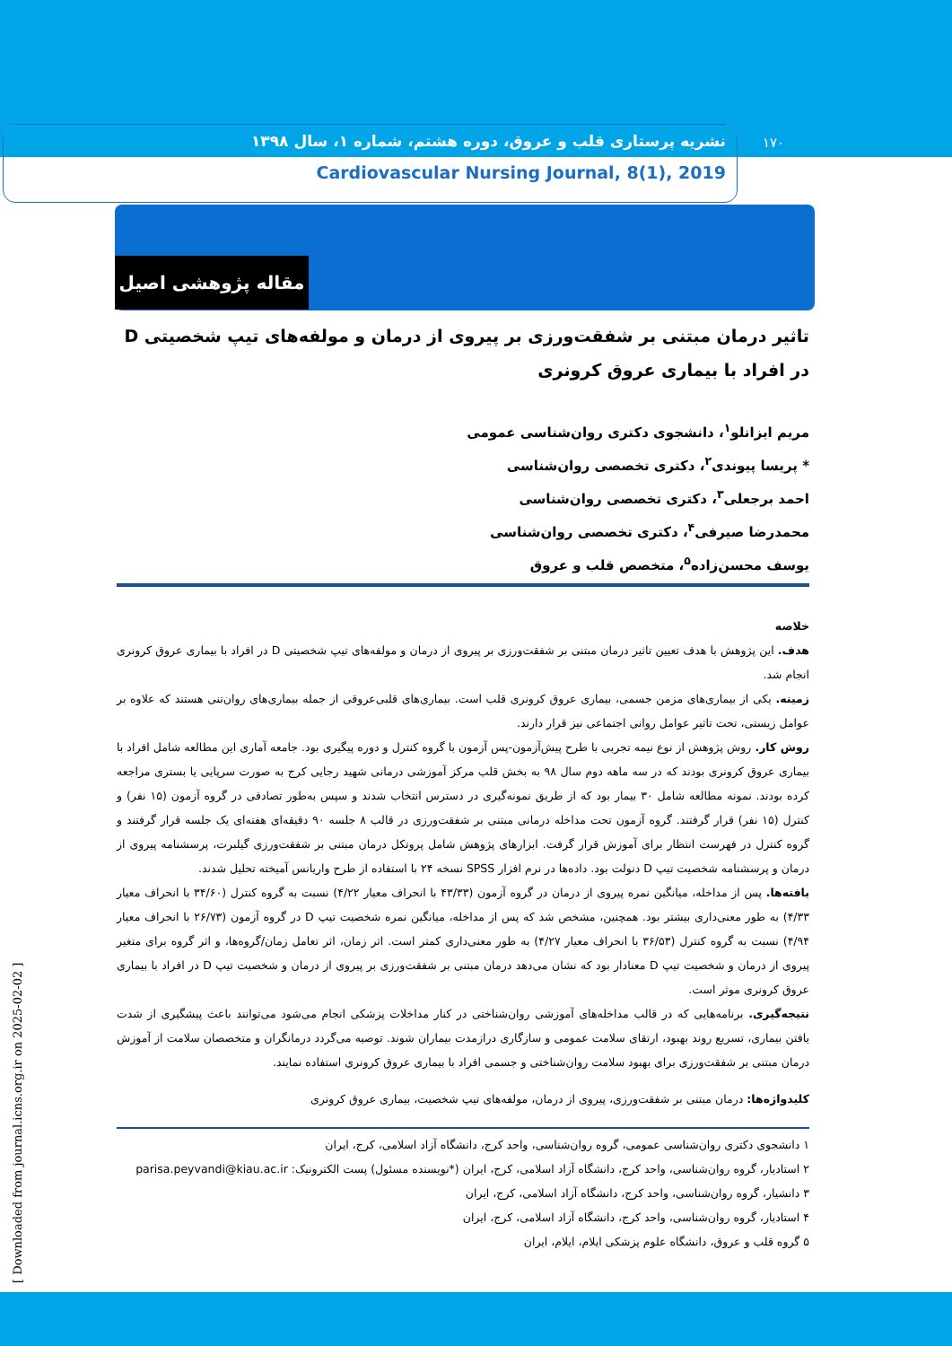نشریه پرستاری قلب و عروق، دوره هشتم، شماره ۱، سال ۱۳۹۸
Cardiovascular Nursing Journal, 8(1), 2019
۱۷۰
مقاله پژوهشی اصیل
تاثیر درمان مبتنی بر شفقت‌ورزی بر پیروی از درمان و مولفه‌های تیپ شخصیتی D در افراد با بیماری عروق کرونری
مریم ایزانلو<sup>۱</sup>، دانشجوی دکتری روان‌شناسی عمومی
* پریسا پیوندی<sup>۲</sup>، دکتری تخصصی روان‌شناسی
احمد برجعلی<sup>۳</sup>، دکتری تخصصی روان‌شناسی
محمدرضا صیرفی<sup>۴</sup>، دکتری تخصصی روان‌شناسی
یوسف محسن‌زاده<sup>۵</sup>، متخصص قلب و عروق
خلاصه
هدف. این پژوهش با هدف تعیین تاثیر درمان مبتنی بر شفقت‌ورزی بر پیروی از درمان و مولفه‌های تیپ شخصیتی D در افراد با بیماری عروق کرونری انجام شد.
زمینه. یکی از بیماری‌های مزمن جسمی، بیماری عروق کرونری قلب است. بیماری‌های قلبی‌عروقی از جمله بیماری‌های روان‌تنی هستند که علاوه بر عوامل زیستی، تحت تاثیر عوامل روانی اجتماعی نیز قرار دارند.
روش کار. روش پژوهش از نوع نیمه تجربی با طرح پیش‌آزمون-پس آزمون با گروه کنترل و دوره پیگیری بود. جامعه آماری این مطالعه شامل افراد با بیماری عروق کرونری بودند که در سه ماهه دوم سال ۹۸ به بخش قلب مرکز آموزشی درمانی شهید رجایی کرج به صورت سرپایی یا بستری مراجعه کرده بودند. نمونه مطالعه شامل ۳۰ بیمار بود که از طریق نمونه‌گیری در دسترس انتخاب شدند و سپس به‌طور تصادفی در گروه آزمون (۱۵ نفر) و کنترل (۱۵ نفر) قرار گرفتند. گروه آزمون تحت مداخله درمانی مبتنی بر شفقت‌ورزی در قالب ۸ جلسه ۹۰ دقیقه‌ای هفته‌ای یک جلسه قرار گرفتند و گروه کنترل در فهرست انتظار برای آموزش قرار گرفت. ابزارهای پژوهش شامل پروتکل درمان مبتنی بر شفقت‌ورزی گیلبرت، پرسشنامه پیروی از درمان و پرسشنامه شخصیت تیپ D دنولت بود. داده‌ها در نرم افزار SPSS نسخه ۲۴ با استفاده از طرح واریانس آمیخته تحلیل شدند.
یافته‌ها. پس از مداخله، میانگین نمره پیروی از درمان در گروه آزمون (۴۳/۳۳ با انحراف معیار ۴/۲۲) نسبت به گروه کنترل (۳۴/۶۰ با انحراف معیار ۴/۳۳) به طور معنی‌داری بیشتر بود. همچنین، مشخص شد که پس از مداخله، میانگین نمره شخصیت تیپ D در گروه آزمون (۲۶/۷۳ با انحراف معیار ۴/۹۴) نسبت به گروه کنترل (۳۶/۵۳ با انحراف معیار ۴/۲۷) به طور معنی‌داری کمتر است. اثر زمان، اثر تعامل زمان/گروه‌ها، و اثر گروه برای متغیر پیروی از درمان و شخصیت تیپ D معنادار بود که نشان می‌دهد درمان مبتنی بر شفقت‌ورزی بر پیروی از درمان و شخصیت تیپ D در افراد با بیماری عروق کرونری موثر است.
نتیجه‌گیری. برنامه‌هایی که در قالب مداخله‌های آموزشی روان‌شناختی در کنار مداخلات پزشکی انجام می‌شود می‌توانند باعث پیشگیری از شدت یافتن بیماری، تسریع روند بهبود، ارتقای سلامت عمومی و سازگاری درازمدت بیماران شوند. توصیه می‌گردد درمانگران و متخصصان سلامت از آموزش درمان مبتنی بر شفقت‌ورزی برای بهبود سلامت روان‌شناختی و جسمی افراد با بیماری عروق کرونری استفاده نمایند.
کلیدواژه‌ها: درمان مبتنی بر شفقت‌ورزی، پیروی از درمان، مولفه‌های تیپ شخصیت، بیماری عروق کرونری
۱ دانشجوی دکتری روان‌شناسی عمومی، گروه روان‌شناسی، واحد کرج، دانشگاه آزاد اسلامی، کرج، ایران
۲ استادیار، گروه روان‌شناسی، واحد کرج، دانشگاه آزاد اسلامی، کرج، ایران (*نویسنده مسئول) پست الکترونیک: parisa.peyvandi@kiau.ac.ir
۳ دانشیار، گروه روان‌شناسی، واحد کرج، دانشگاه آزاد اسلامی، کرج، ایران
۴ استادیار، گروه روان‌شناسی، واحد کرج، دانشگاه آزاد اسلامی، کرج، ایران
۵ گروه قلب و عروق، دانشگاه علوم پزشکی ایلام، ایلام، ایران
[ Downloaded from journal.icns.org.ir on 2025-02-02 ]